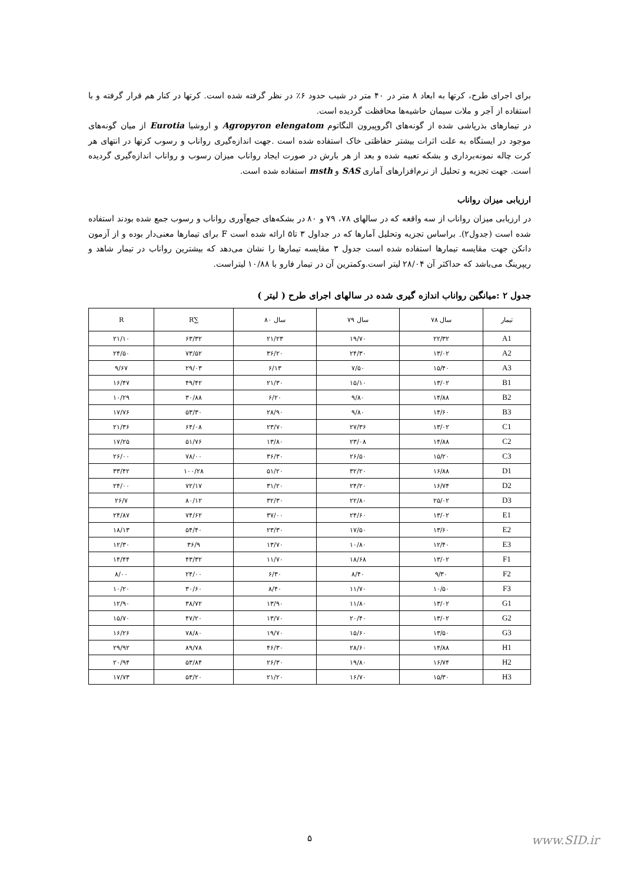برای اجرای طرح، کرتها به ابعاد ۸ متر در ۴۰ متر در شیب حدود ۶٪ در نظر گرفته شده است. کرتها در کنار هم قرار گرفته و با استفاده از آجر و ملات سیمان حاشیه‌ها محافظت گردیده است.
در تیمارهای بذرپاشی شده از گونه‌های اگروپیرون النگاتوم Agropyron elengatom و اروشیا Eurotia از میان گونه‌های موجود در ایستگاه به علت اثرات بیشتر حفاظتی خاک استفاده شده است .جهت اندازه‌گیری رواناب و رسوب کرتها در انتهای هر کرت چاله نمونه‌برداری و بشکه تعبیه شده و بعد از هر بارش در صورت ایجاد رواناب میزان رسوب و رواناب اندازه‌گیری گردیده است. جهت تجزیه و تحلیل از نرم‌افزارهای آماری SAS و msth استفاده شده است.
ارزیابی میزان رواناب
در ارزیابی میزان رواناب از سه واقعه که در سالهای ۷۸، ۷۹ و ۸۰ در بشکه‌های جمع‌آوری رواناب و رسوب جمع شده بودند استفاده شده است (جدول۲). براساس تجزیه وتحلیل آمارها که در جداول ۳ تا۵ ارائه شده است F برای تیمارها معنی‌دار بوده و از آزمون دانکن جهت مقایسه تیمارها استفاده شده است جدول ۳ مقایسه تیمارها را نشان می‌دهد که بیشترین رواناب در تیمار شاهد و ریپرینگ می‌باشد که حداکثر آن ۲۸/۰۴ لیتر است.وکمترین آن در تیمار فارو با ۱۰/۸۸ لیتراست.
جدول ۲ :میانگین رواناب اندازه گیری شده در سالهای اجرای طرح ( لیتر )
| تیمار | سال ۷۸ | سال ۷۹ | سال ۸۰ | ∑R | R |
| --- | --- | --- | --- | --- | --- |
| A1 | ۲۲/۳۲ | ۱۹/۷۰ | ۲۱/۲۳ | ۶۳/۳۲ | ۲۱/۱۰ |
| A2 | ۱۳/۰۲ | ۲۴/۳۰ | ۳۶/۲۰ | ۷۳/۵۲ | ۲۴/۵۰ |
| A3 | ۱۵/۴۰ | ۷/۵۰ | ۶/۱۳ | ۲۹/۰۳ | ۹/۶۷ |
| B1 | ۱۳/۰۲ | ۱۵/۱۰ | ۲۱/۳۰ | ۴۹/۴۲ | ۱۶/۴۷ |
| B2 | ۱۴/۸۸ | ۹/۸۰ | ۶/۲۰ | ۳۰/۸۸ | ۱۰/۲۹ |
| B3 | ۱۴/۶۰ | ۹/۸۰ | ۲۸/۹۰ | ۵۳/۳۰ | ۱۷/۷۶ |
| C1 | ۱۳/۰۲ | ۲۷/۳۶ | ۲۳/۷۰ | ۶۴/۰۸ | ۲۱/۳۶ |
| C2 | ۱۴/۸۸ | ۲۳/۰۸ | ۱۳/۸۰ | ۵۱/۷۶ | ۱۷/۲۵ |
| C3 | ۱۵/۲۰ | ۲۶/۵۰ | ۳۶/۳۰ | ۷۸/۰۰ | ۲۶/۰۰ |
| D1 | ۱۶/۸۸ | ۳۲/۲۰ | ۵۱/۲۰ | ۱۰۰/۲۸ | ۳۳/۴۲ |
| D2 | ۱۶/۷۴ | ۲۴/۲۰ | ۳۱/۲۰ | ۷۲/۱۷ | ۲۴/۰۰ |
| D3 | ۲۵/۰۲ | ۲۲/۸۰ | ۳۲/۳۰ | ۸۰/۱۲ | ۲۶/۷ |
| E1 | ۱۳/۰۲ | ۲۴/۶۰ | ۳۷/۰۰ | ۷۴/۶۲ | ۲۴/۸۷ |
| E2 | ۱۳/۶۰ | ۱۷/۵۰ | ۲۳/۳۰ | ۵۴/۴۰ | ۱۸/۱۳ |
| E3 | ۱۲/۴۰ | ۱۰/۸۰ | ۱۳/۷۰ | ۳۶/۹ | ۱۲/۳۰ |
| F1 | ۱۳/۰۲ | ۱۸/۶۸ | ۱۱/۷۰ | ۴۳/۳۲ | ۱۴/۴۴ |
| F2 | ۹/۳۰ | ۸/۴۰ | ۶/۳۰ | ۲۴/۰۰ | ۸/۰۰ |
| F3 | ۱۰/۵۰ | ۱۱/۷۰ | ۸/۴۰ | ۳۰/۶۰ | ۱۰/۲۰ |
| G1 | ۱۳/۰۲ | ۱۱/۸۰ | ۱۳/۹۰ | ۳۸/۷۲ | ۱۲/۹۰ |
| G2 | ۱۳/۰۲ | ۲۰/۴۰ | ۱۳/۷۰ | ۴۷/۲۰ | ۱۵/۷۰ |
| G3 | ۱۳/۵۰ | ۱۵/۶۰ | ۱۹/۷۰ | ۷۸/۸۰ | ۱۶/۲۶ |
| H1 | ۱۴/۸۸ | ۲۸/۶۰ | ۴۶/۳۰ | ۸۹/۷۸ | ۲۹/۹۲ |
| H2 | ۱۶/۷۴ | ۱۹/۸۰ | ۲۶/۳۰ | ۵۳/۸۴ | ۲۰/۹۴ |
| H3 | ۱۵/۳۰ | ۱۶/۷۰ | ۲۱/۲۰ | ۵۳/۲۰ | ۱۷/۷۳ |
۵ www.SID.ir